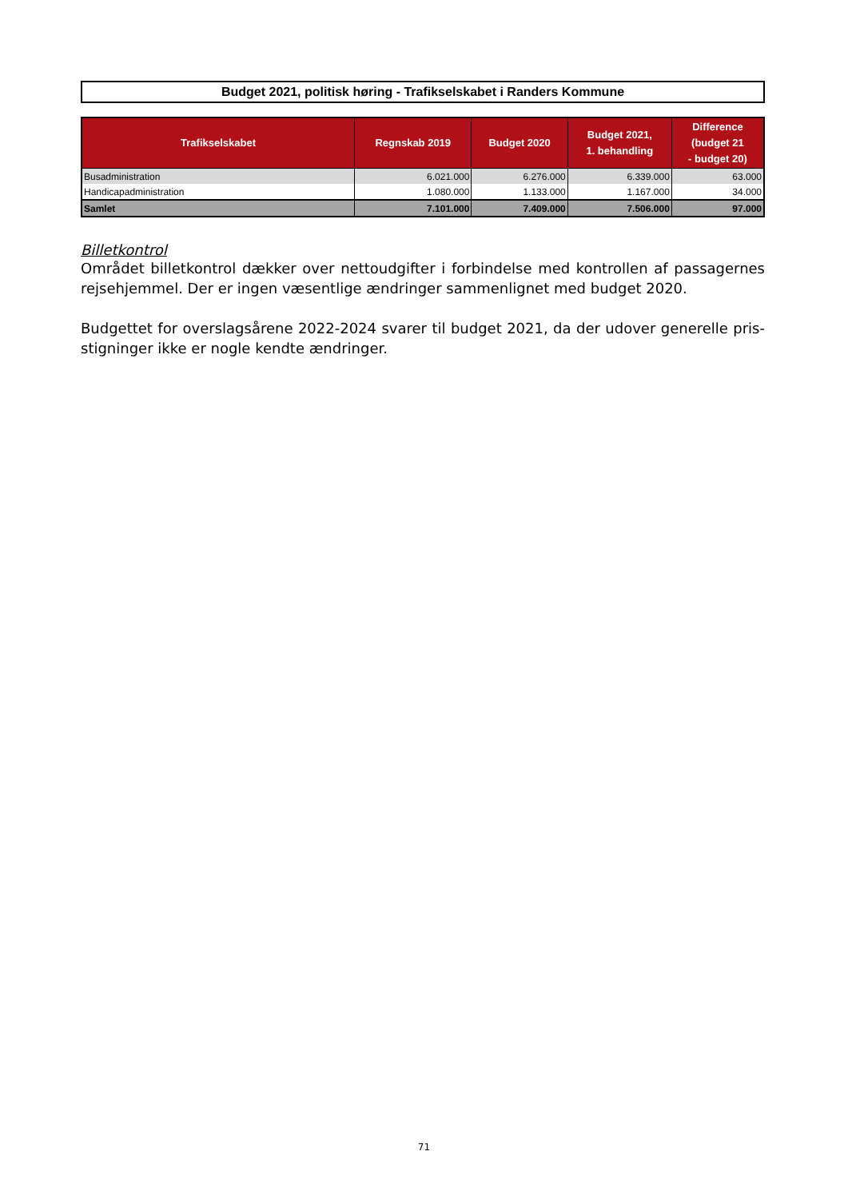Budget 2021, politisk høring - Trafikselskabet i Randers Kommune
| Trafikselskabet | Regnskab 2019 | Budget 2020 | Budget 2021, 1. behandling | Difference (budget 21 - budget 20) |
| --- | --- | --- | --- | --- |
| Busadministration | 6.021.000 | 6.276.000 | 6.339.000 | 63.000 |
| Handicapadministration | 1.080.000 | 1.133.000 | 1.167.000 | 34.000 |
| Samlet | 7.101.000 | 7.409.000 | 7.506.000 | 97.000 |
Billetkontrol
Området billetkontrol dækker over nettoudgifter i forbindelse med kontrollen af passagernes rejsehjemmel. Der er ingen væsentlige ændringer sammenlignet med budget 2020.
Budgettet for overslagsårene 2022-2024 svarer til budget 2021, da der udover generelle pris-stigninger ikke er nogle kendte ændringer.
71